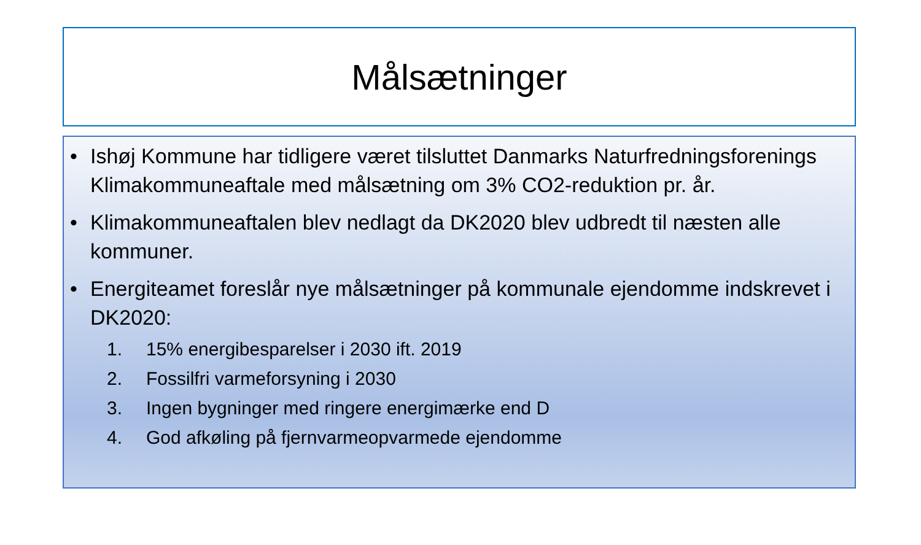Målsætninger
• Ishøj Kommune har tidligere været tilsluttet Danmarks Naturfredningsforenings Klimakommuneaftale med målsætning om 3% CO2-reduktion pr. år.
• Klimakommuneaftalen blev nedlagt da DK2020 blev udbredt til næsten alle kommuner.
• Energiteamet foreslår nye målsætninger på kommunale ejendomme indskrevet i DK2020:
1. 15% energibesparelser i 2030 ift. 2019
2. Fossilfri varmeforsyning i 2030
3. Ingen bygninger med ringere energimærke end D
4. God afkøling på fjernvarmeopvarmede ejendomme